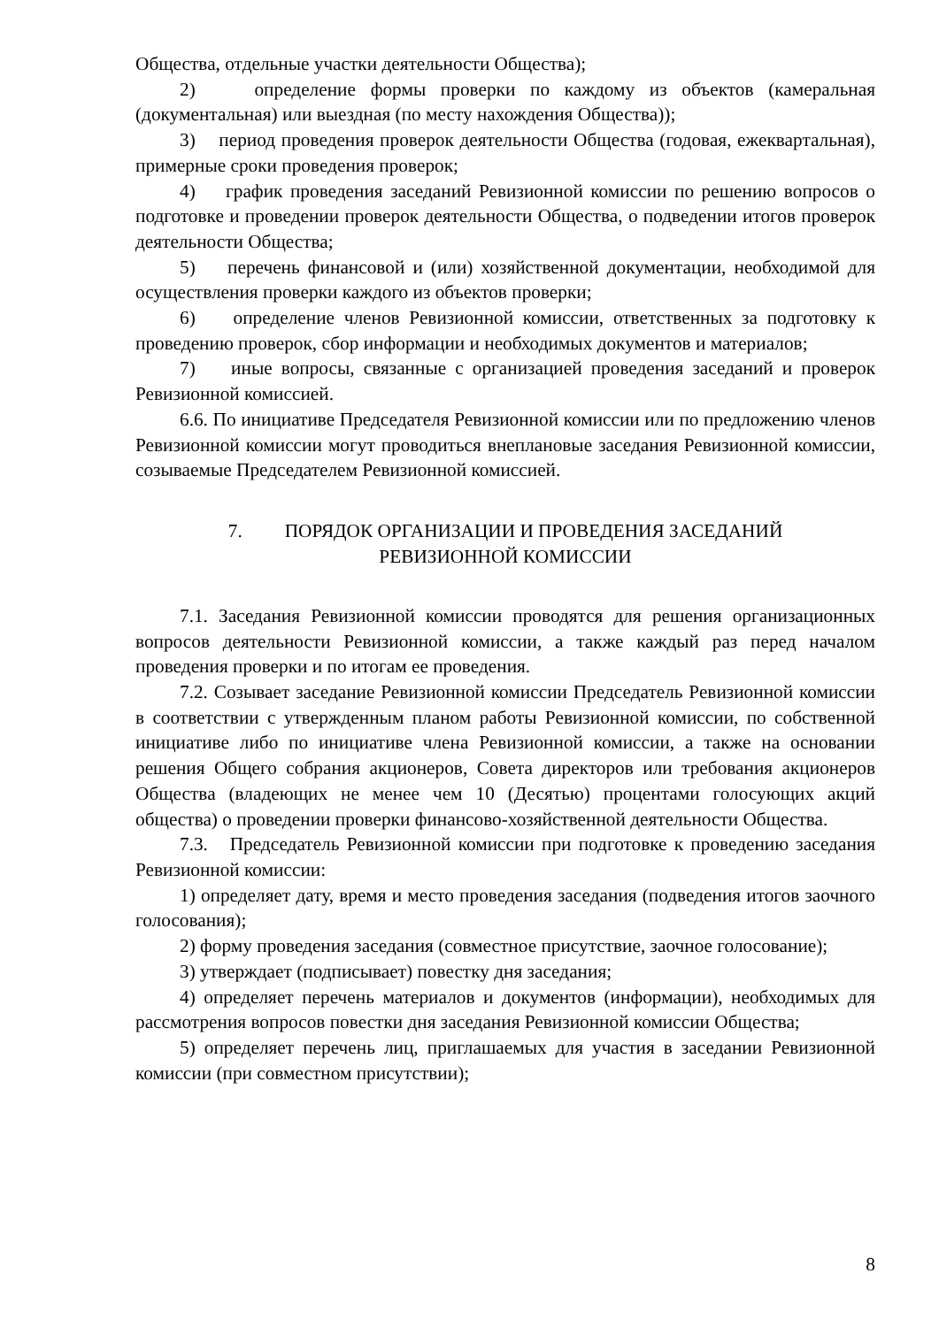Общества, отдельные участки деятельности Общества);
2) определение формы проверки по каждому из объектов (камеральная (документальная) или выездная (по месту нахождения Общества));
3) период проведения проверок деятельности Общества (годовая, ежеквартальная), примерные сроки проведения проверок;
4) график проведения заседаний Ревизионной комиссии по решению вопросов о подготовке и проведении проверок деятельности Общества, о подведении итогов проверок деятельности Общества;
5) перечень финансовой и (или) хозяйственной документации, необходимой для осуществления проверки каждого из объектов проверки;
6) определение членов Ревизионной комиссии, ответственных за подготовку к проведению проверок, сбор информации и необходимых документов и материалов;
7) иные вопросы, связанные с организацией проведения заседаний и проверок Ревизионной комиссией.
6.6. По инициативе Председателя Ревизионной комиссии или по предложению членов Ревизионной комиссии могут проводиться внеплановые заседания Ревизионной комиссии, созываемые Председателем Ревизионной комиссией.
7. ПОРЯДОК ОРГАНИЗАЦИИ И ПРОВЕДЕНИЯ ЗАСЕДАНИЙ
РЕВИЗИОННОЙ КОМИССИИ
7.1. Заседания Ревизионной комиссии проводятся для решения организационных вопросов деятельности Ревизионной комиссии, а также каждый раз перед началом проведения проверки и по итогам ее проведения.
7.2. Созывает заседание Ревизионной комиссии Председатель Ревизионной комиссии в соответствии с утвержденным планом работы Ревизионной комиссии, по собственной инициативе либо по инициативе члена Ревизионной комиссии, а также на основании решения Общего собрания акционеров, Совета директоров или требования акционеров Общества (владеющих не менее чем 10 (Десятью) процентами голосующих акций общества) о проведении проверки финансово-хозяйственной деятельности Общества.
7.3. Председатель Ревизионной комиссии при подготовке к проведению заседания Ревизионной комиссии:
1) определяет дату, время и место проведения заседания (подведения итогов заочного голосования);
2) форму проведения заседания (совместное присутствие, заочное голосование);
3) утверждает (подписывает) повестку дня заседания;
4) определяет перечень материалов и документов (информации), необходимых для рассмотрения вопросов повестки дня заседания Ревизионной комиссии Общества;
5) определяет перечень лиц, приглашаемых для участия в заседании Ревизионной комиссии (при совместном присутствии);
8